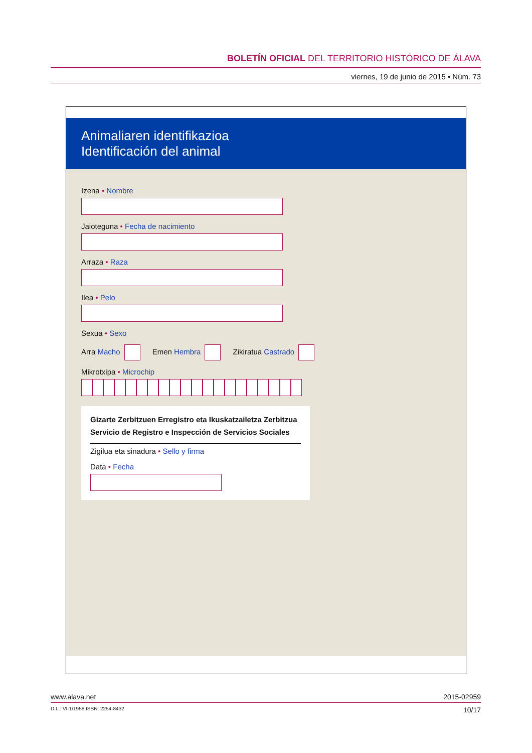BOLETÍN OFICIAL DEL TERRITORIO HISTÓRICO DE ÁLAVA
viernes, 19 de junio de 2015 • Núm. 73
Animaliaren identifikazioa
Identificación del animal
Izena • Nombre
Jaioteguna • Fecha de nacimiento
Arraza • Raza
Ilea • Pelo
Sexua • Sexo
Arra Macho Emen Hembra Zikiratua Castrado
Mikrotxipa • Microchip
Gizarte Zerbitzuen Erregistro eta Ikuskatzailetza Zerbitzua
Servicio de Registro e Inspección de Servicios Sociales
Zigilua eta sinadura • Sello y firma
Data • Fecha
www.alava.net 2015-02959
D.L.: VI-1/1958 ISSN: 2254-8432 10/17